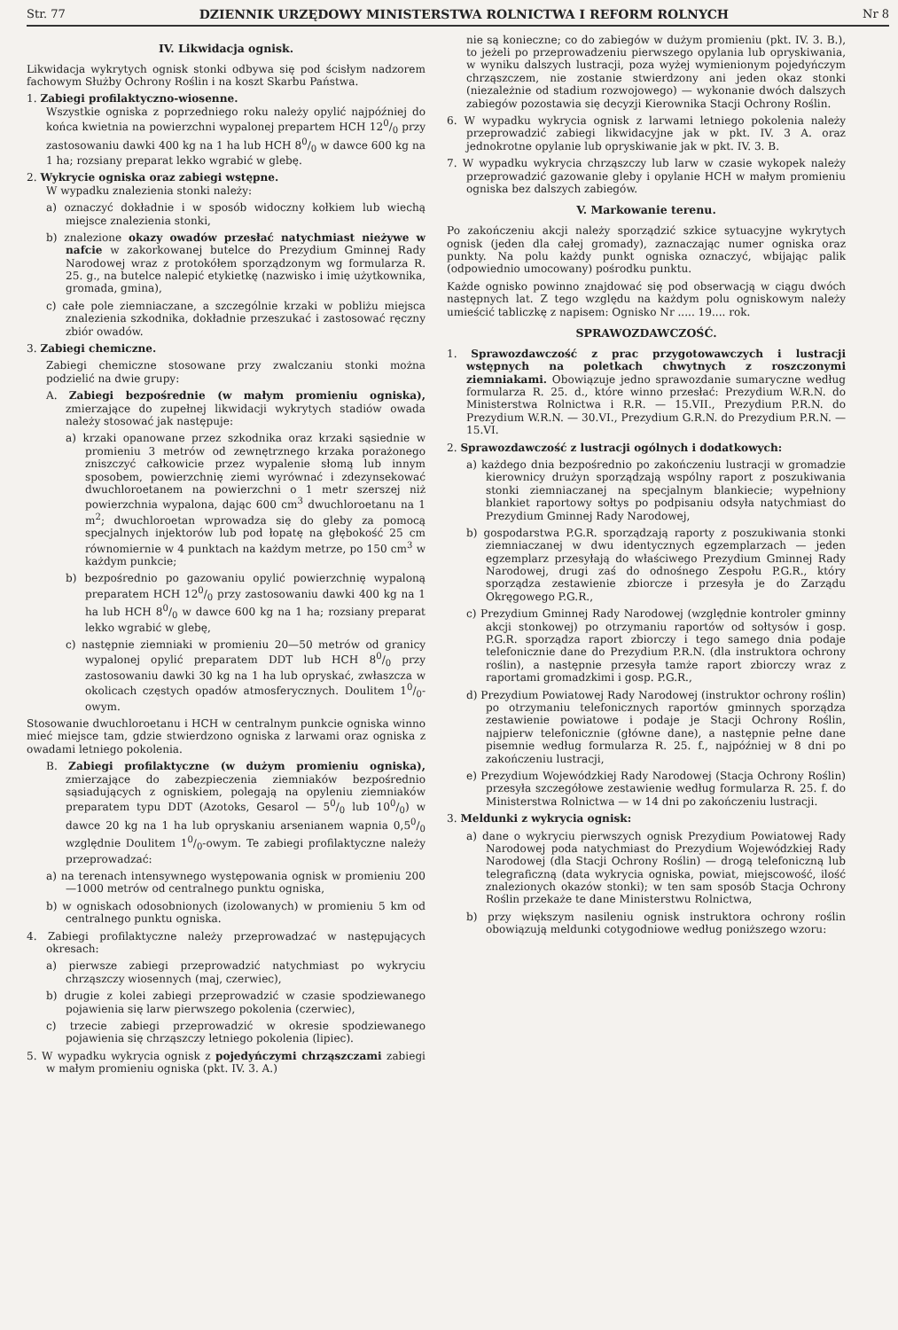Str. 77 DZIENNIK URZĘDOWY MINISTERSTWA ROLNICTWA I REFORM ROLNYCH Nr 8
IV. Likwidacja ognisk.
Likwidacja wykrytych ognisk stonki odbywa się pod ścisłym nadzorem fachowym Służby Ochrony Roślin i na koszt Skarbu Państwa.
1. Zabiegi profilaktyczno-wiosenne.
Wszystkie ogniska z poprzedniego roku należy opylić najpóźniej do końca kwietnia na powierzchni wypalonej prepartem HCH 120/0 przy zastosowaniu dawki 400 kg na 1 ha lub HCH 80/0 w dawce 600 kg na 1 ha; rozsiany preparat lekko wgrabić w glebę.
2. Wykrycie ogniska oraz zabiegi wstępne.
W wypadku znalezienia stonki należy:
a) oznaczyć dokładnie i w sposób widoczny kołkiem lub wiechą miejsce znalezienia stonki,
b) znalezione okazy owadów przesłać natychmiast nieżywe w nafcie w zakorkowanej butelce do Prezydium Gminnej Rady Narodowej wraz z protokółem sporządzonym wg formularza R. 25. g., na butelce nalepić etykietkę (nazwisko i imię użytkownika, gromada, gmina),
c) całe pole ziemniaczane, a szczególnie krzaki w pobliżu miejsca znalezienia szkodnika, dokładnie przeszukać i zastosować ręczny zbiór owadów.
3. Zabiegi chemiczne.
Zabiegi chemiczne stosowane przy zwalczaniu stonki można podzielić na dwie grupy:
A. Zabiegi bezpośrednie (w małym promieniu ogniska), zmierzające do zupełnej likwidacji wykrytych stadiów owada należy stosować jak następuje:
a) krzaki opanowane przez szkodnika oraz krzaki sąsiednie w promieniu 3 metrów od zewnętrznego krzaka porażonego zniszczyć całkowicie przez wypalenie słomą lub innym sposobem, powierzchnię ziemi wyrównać i zdezynsekować dwuchloroetanem na powierzchni o 1 metr szerszej niż powierzchnia wypalona, dając 600 cm<sup>3</sup> dwuchloroetanu na 1 m<sup>2</sup>; dwuchloroetan wprowadza się do gleby za pomocą specjalnych injektorów lub pod łopatę na głębokość 25 cm równomiernie w 4 punktach na każdym metrze, po 150 cm<sup>3</sup> w każdym punkcie;
b) bezpośrednio po gazowaniu opylić powierzchnię wypaloną preparatem HCH 120/0 przy zastosowaniu dawki 400 kg na 1 ha lub HCH 80/0 w dawce 600 kg na 1 ha; rozsiany preparat lekko wgrabić w glebę,
c) następnie ziemniaki w promieniu 20—50 metrów od granicy wypalonej opylić preparatem DDT lub HCH 80/0 przy zastosowaniu dawki 30 kg na 1 ha lub opryskać, zwłaszcza w okolicach częstych opadów atmosferycznych. Doulitem 10/0-owym.
Stosowanie dwuchloroetanu i HCH w centralnym punkcie ogniska winno mieć miejsce tam, gdzie stwierdzono ogniska z larwami oraz ogniska z owadami letniego pokolenia.
B. Zabiegi profilaktyczne (w dużym promieniu ogniska), zmierzające do zabezpieczenia ziemniaków bezpośrednio sąsiadujących z ogniskiem, polegają na opyleniu ziemniaków preparatem typu DDT (Azotoks, Gesarol — 50/0 lub 100/0) w dawce 20 kg na 1 ha lub opryskaniu arsenianem wapnia 0,50/0 względnie Doulitem 10/0-owym. Te zabiegi profilaktyczne należy przeprowadzać:
a) na terenach intensywnego występowania ognisk w promieniu 200—1000 metrów od centralnego punktu ogniska,
b) w ogniskach odosobnionych (izolowanych) w promieniu 5 km od centralnego punktu ogniska.
4. Zabiegi profilaktyczne należy przeprowadzać w następujących okresach:
a) pierwsze zabiegi przeprowadzić natychmiast po wykryciu chrząszczy wiosennych (maj, czerwiec),
b) drugie z kolei zabiegi przeprowadzić w czasie spodziewanego pojawienia się larw pierwszego pokolenia (czerwiec),
c) trzecie zabiegi przeprowadzić w okresie spodziewanego pojawienia się chrząszczy letniego pokolenia (lipiec).
5. W wypadku wykrycia ognisk z pojedyńczymi chrząszczami zabiegi w małym promieniu ogniska (pkt. IV. 3. A.)
nie są konieczne; co do zabiegów w dużym promieniu (pkt. IV. 3. B.), to jeżeli po przeprowadzeniu pierwszego opylania lub opryskiwania, w wyniku dalszych lustracji, poza wyżej wymienionym pojedyńczym chrząszczem, nie zostanie stwierdzony ani jeden okaz stonki (niezależnie od stadium rozwojowego) — wykonanie dwóch dalszych zabiegów pozostawia się decyzji Kierownika Stacji Ochrony Roślin.
6. W wypadku wykrycia ognisk z larwami letniego pokolenia należy przeprowadzić zabiegi likwidacyjne jak w pkt. IV. 3 A. oraz jednokrotne opylanie lub opryskiwanie jak w pkt. IV. 3. B.
7. W wypadku wykrycia chrząszczy lub larw w czasie wykopek należy przeprowadzić gazowanie gleby i opylanie HCH w małym promieniu ogniska bez dalszych zabiegów.
V. Markowanie terenu.
Po zakończeniu akcji należy sporządzić szkice sytuacyjne wykrytych ognisk (jeden dla całej gromady), zaznaczając numer ogniska oraz punkty. Na polu każdy punkt ogniska oznaczyć, wbijając palik (odpowiednio umocowany) pośrodku punktu.
Każde ognisko powinno znajdować się pod obserwacją w ciągu dwóch następnych lat. Z tego względu na każdym polu ogniskowym należy umieścić tabliczkę z napisem: Ognisko Nr ..... 19.... rok.
SPRAWOZDAWCZOŚĆ.
1. Sprawozdawczość z prac przygotowawczych i lustracji wstępnych na poletkach chwytnych z roszczonymi ziemniakami. Obowiązuje jedno sprawozdanie sumaryczne według formularza R. 25. d., które winno przesłać: Prezydium W.R.N. do Ministerstwa Rolnictwa i R.R. — 15.VII., Prezydium P.R.N. do Prezydium W.R.N. — 30.VI., Prezydium G.R.N. do Prezydium P.R.N. — 15.VI.
2. Sprawozdawczość z lustracji ogólnych i dodatkowych:
a) każdego dnia bezpośrednio po zakończeniu lustracji w gromadzie kierownicy drużyn sporządzają wspólny raport z poszukiwania stonki ziemniaczanej na specjalnym blankiecie; wypełniony blankiet raportowy sołtys po podpisaniu odsyła natychmiast do Prezydium Gminnej Rady Narodowej,
b) gospodarstwa P.G.R. sporządzają raporty z poszukiwania stonki ziemniaczanej w dwu identycznych egzemplarzach — jeden egzemplarz przesyłają do właściwego Prezydium Gminnej Rady Narodowej, drugi zaś do odnośnego Zespołu P.G.R., który sporządza zestawienie zbiorcze i przesyła je do Zarządu Okręgowego P.G.R.,
c) Prezydium Gminnej Rady Narodowej (względnie kontroler gminny akcji stonkowej) po otrzymaniu raportów od sołtysów i gosp. P.G.R. sporządza raport zbiorczy i tego samego dnia podaje telefonicznie dane do Prezydium P.R.N. (dla instruktora ochrony roślin), a następnie przesyła tamże raport zbiorczy wraz z raportami gromadzkimi i gosp. P.G.R.,
d) Prezydium Powiatowej Rady Narodowej (instruktor ochrony roślin) po otrzymaniu telefonicznych raportów gminnych sporządza zestawienie powiatowe i podaje je Stacji Ochrony Roślin, najpierw telefonicznie (główne dane), a następnie pełne dane pisemnie według formularza R. 25. f., najpóźniej w 8 dni po zakończeniu lustracji,
e) Prezydium Wojewódzkiej Rady Narodowej (Stacja Ochrony Roślin) przesyła szczegółowe zestawienie według formularza R. 25. f. do Ministerstwa Rolnictwa — w 14 dni po zakończeniu lustracji.
3. Meldunki z wykrycia ognisk:
a) dane o wykryciu pierwszych ognisk Prezydium Powiatowej Rady Narodowej poda natychmiast do Prezydium Wojewódzkiej Rady Narodowej (dla Stacji Ochrony Roślin) — drogą telefoniczną lub telegraficzną (data wykrycia ogniska, powiat, miejscowość, ilość znalezionych okazów stonki); w ten sam sposób Stacja Ochrony Roślin przekaże te dane Ministerstwu Rolnictwa,
b) przy większym nasileniu ognisk instruktora ochrony roślin obowiązują meldunki cotygodniowe według poniższego wzoru: